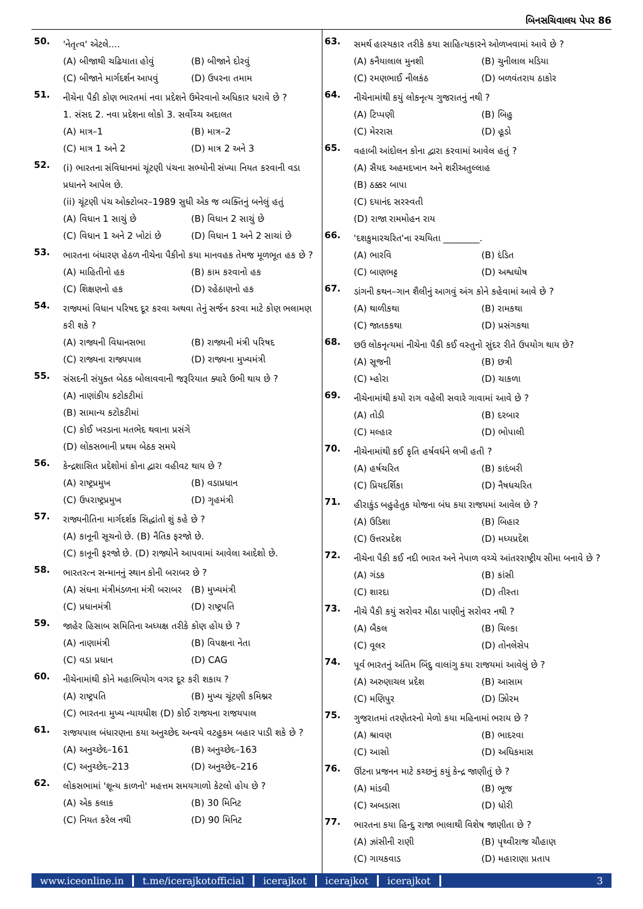બિનસચિવાલય પેપર 86
50.
'નેતૃત્વ' એટલે....
(A) બીજાથી ચઢિયાતા હોવું (B) બીજાને દોરવું
(C) બીજાને માર્ગદર્શન આપવું (D) ઉપરના તમામ
51.
નીચેના પૈકી કોણ ભારતમાં નવા પ્રદેશને ઉમેરવાનો અધિકાર ધરાવે છે ?
1. સંસદ 2. નવા પ્રદેશના લોકો 3. સર્વોચ્ચ અદાલત
(A) માત્ર–1 (B) માત્ર–2
(C) માત્ર 1 અને 2 (D) માત્ર 2 અને 3
52.
(i) ભારતના સંવિધાનમાં ચૂંટણી પંચના સભ્યોની સંખ્યા નિયત કરવાની વડા પ્રધાનને આપેલ છે.
(ii) ચૂંટણી પંચ ઓક્ટોબર–1989 સુધી એક જ વ્યક્તિનું બનેલું હતું
(A) વિધાન 1 સાચું છે (B) વિધાન 2 સાચું છે
(C) વિધાન 1 અને 2 ખોટાં છે (D) વિધાન 1 અને 2 સાચાં છે
53.
ભારતના બંધારણ હેઠળ નીચેના પૈકીનો કયા માનવહક તેમજ મૂળભૂત હક છે ?
(A) માહિતીનો હક (B) કામ કરવાનો હક
(C) શિક્ષણનો હક (D) રહેઠાણનો હક
54.
રાજ્યમાં વિધાન પરિષદ દૂર કરવા અથવા તેનું સર્જન કરવા માટે કોણ ભલામણ કરી શકે ?
(A) રાજ્યની વિધાનસભા (B) રાજ્યની મંત્રી પરિષદ
(C) રાજ્યના રાજ્યપાલ (D) રાજ્યના મુખ્યમંત્રી
55.
સંસદની સંયુક્ત બેઠક બોલાવવાની જરૂરિયાત ક્યારે ઉભી થાય છે ?
(A) નાણાંકીય કટોકટીમાં
(B) સામાન્ય કટોકટીમાં
(C) કોઈ ખરડાના મતભેદ થવાના પ્રસંગે
(D) લોકસભાની પ્રથમ બેઠક સમયે
56.
કેન્દ્રશાસિત પ્રદેશોમાં કોના દ્વારા વહીવટ થાય છે ?
(A) રાષ્ટ્રપ્રમુખ (B) વડાપ્રધાન
(C) ઉપરાષ્ટ્રપ્રમુખ (D) ગૃહમંત્રી
57.
રાજ્યનીતિના માર્ગદર્શક સિદ્ધાંતો શું કહે છે ?
(A) કાનૂની સૂચનો છે. (B) નૈતિક ફરજો છે.
(C) કાનૂની ફરજો છે. (D) રાજ્યોને આપવામાં આવેલા આદેશો છે.
58.
ભારતરત્ન સન્માનનું સ્થાન કોની બરાબર છે ?
(A) સંઘના મંત્રીમંડળના મંત્રી બરાબર (B) મુખ્યમંત્રી
(C) પ્રધાનમંત્રી (D) રાષ્ટ્રપતિ
59.
જાહેર હિસાબ સમિતિના અધ્યક્ષ તરીકે કોણ હોય છે ?
(A) નાણામંત્રી (B) વિપક્ષના નેતા
(C) વડા પ્રધાન (D) CAG
60.
નીચેનામાંથી કોને મહાભિયોગ વગર દૂર કરી શકાય ?
(A) રાષ્ટ્રપતિ (B) મુખ્ય ચૂંટણી કમિશ્નર
(C) ભારતના મુખ્ય ન્યાયધીશ (D) કોઈ રાજયના રાજયપાલ
61.
રાજયપાલ બંધારણના કયા અનુચ્છેદ અન્વયે વટહુકમ બહાર પાડી શકે છે ?
(A) અનુચ્છેદ–161 (B) અનુચ્છેદ–163
(C) અનુચ્છેદ–213 (D) અનુચ્છેદ–216
62.
લોકસભામાં 'શૂન્ય કાળનો' મહત્તમ સમયગાળો કેટલો હોય છે ?
(A) એક કલાક (B) 30 મિનિટ
(C) નિયત કરેલ નથી (D) 90 મિનિટ
63.
સમર્થ હાસ્યકાર તરીકે કયા સાહિત્યકારને ઓળખવામાં આવે છે ?
(A) કનૈયાલાલ મુનશી (B) ચુનીલાલ મડિયા
(C) રમણભાઈ નીલકંઠ (D) બળવંતરાય ઠાકોર
64.
નીચેનામાંથી કયું લોકનૃત્ય ગુજરાતનું નથી ?
(A) ટિપ્પણી (B) બિહુ
(C) મેરરાસ (D) હૂડો
65.
વહાબી આંદોલન કોના દ્વારા કરવામાં આવેલ હતું ?
(A) સૈયદ અહમદખાન અને શરીઅતુલ્લાહ
(B) ઠક્કર બાપા
(C) દયાનંદ સરસ્વતી
(D) રાજા રામમોહન રાય
66.
'દશકુમારચરિત'ના રચયિતા ________.
(A) ભારવિ (B) દંડિત
(C) બાણભટ્ટ (D) અશ્વઘોષ
67.
ડાંગની કથન–ગાન શૈલીનું આગવું અંગ કોને કહેવામાં આવે છે ?
(A) થાળીકથા (B) રામકથા
(C) જાતકકથા (D) પ્રસંગકથા
68.
છઉ લોકનૃત્યમાં નીચેના પૈકી કઈ વસ્તુનો સુંદર રીતે ઉપયોગ થાય છે?
(A) સૂજની (B) છત્રી
(C) મ્હોરા (D) ચાકળા
69.
નીચેનામાંથી કયો રાગ વહેલી સવારે ગાવામાં આવે છે ?
(A) તોડી (B) દરબાર
(C) મલ્હાર (D) ભોપાલી
70.
નીચેનામાંથી કઈ કૃતિ હર્ષવર્ધને લખી હતી ?
(A) હર્ષચરિત (B) કાદંબરી
(C) પ્રિયદર્શિકા (D) નૈષધચરિત
71.
હીરાકુંડ બહુહેતુક યોજના બંધ કયા રાજયમાં આવેલ છે ?
(A) ઉડિશા (B) બિહાર
(C) ઉત્તરપ્રદેશ (D) મધ્યપ્રદેશ
72.
નીચેના પૈકી કઈ નદી ભારત અને નેપાળ વચ્ચે આંતરરાષ્ટ્રીય સીમા બનાવે છે ?
(A) ગંડક (B) કાંસી
(C) શારદા (D) તીસ્તા
73.
નીચે પૈકી કયું સરોવર મીઠા પાણીનું સરોવર નથી ?
(A) બૈકલ (B) ચિલ્કા
(C) વૂલર (D) તોનલેસેપ
74.
પૂર્વ ભારતનું અંતિમ બિંદુ વાલાંગુ કયા રાજયમાં આવેલું છે ?
(A) અરુણાચલ પ્રદેશ (B) આસામ
(C) મણિપુર (D) ઝિોરમ
75.
ગુજરાતમાં તરણેતરનો મેળો કયા મહિનામાં ભરાય છે ?
(A) શ્રાવણ (B) ભાદરવા
(C) આસો (D) અધિકમાસ
76.
ઊંટના પ્રજનન માટે કચ્છનું કયું કેન્દ્ર જાણીતું છે ?
(A) માંડવી (B) ભૂજ
(C) અબડાસા (D) ધોરી
77.
ભારતના કયા હિન્દુ રાજા ભાલાથી વિશેષ જાણીતા છે ?
(A) ઝાંસીની રાણી (B) પૃથ્વીરાજ ચૌહાણ
(C) ગાયકવાડ (D) મહારાણા પ્રતાપ
www.iceonline.in t.me/icerajkotofficial icerajkot icerajkot icerajkot 3